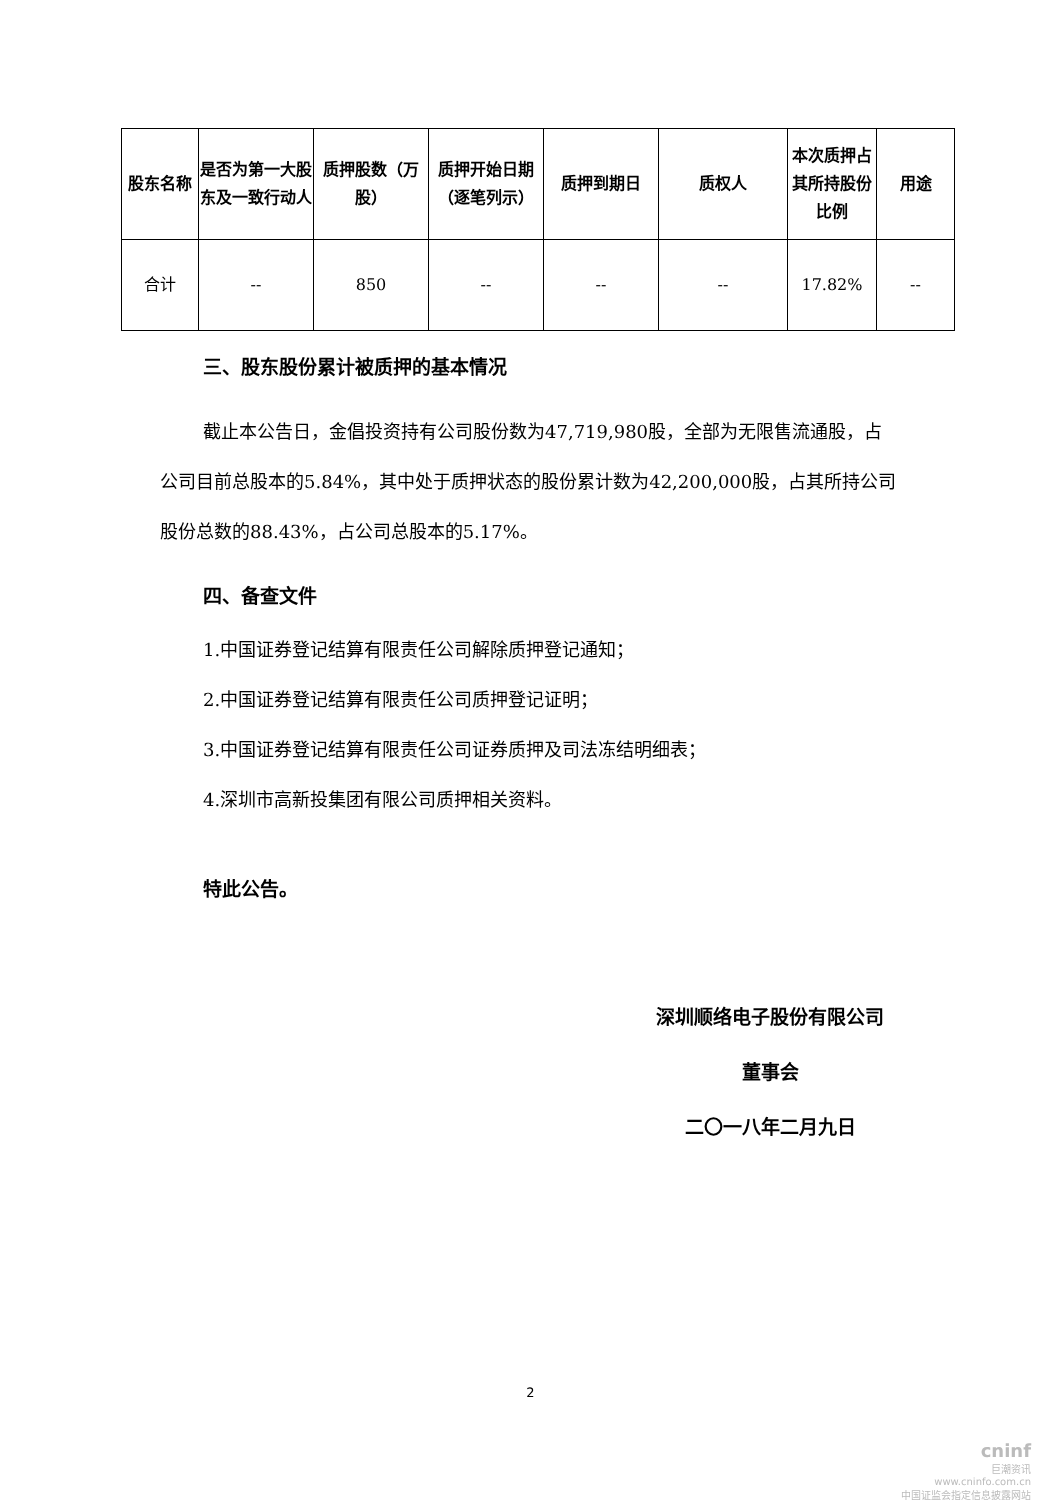| 股东名称 | 是否为第一大股东及一致行动人 | 质押股数（万股） | 质押开始日期（逐笔列示） | 质押到期日 | 质权人 | 本次质押占其所持股份比例 | 用途 |
| --- | --- | --- | --- | --- | --- | --- | --- |
| 合计 | -- | 850 | -- | -- | -- | 17.82% | -- |
三、股东股份累计被质押的基本情况
截止本公告日，金倡投资持有公司股份数为47,719,980股，全部为无限售流通股，占公司目前总股本的5.84%，其中处于质押状态的股份累计数为42,200,000股，占其所持公司股份总数的88.43%，占公司总股本的5.17%。
四、备查文件
1.中国证券登记结算有限责任公司解除质押登记通知；
2.中国证券登记结算有限责任公司质押登记证明；
3.中国证券登记结算有限责任公司证券质押及司法冻结明细表；
4.深圳市高新投集团有限公司质押相关资料。
特此公告。
深圳顺络电子股份有限公司
董事会
二〇一八年二月九日
2
cninf
巨潮资讯
www.cninfo.com.cn
中国证监会指定信息披露网站